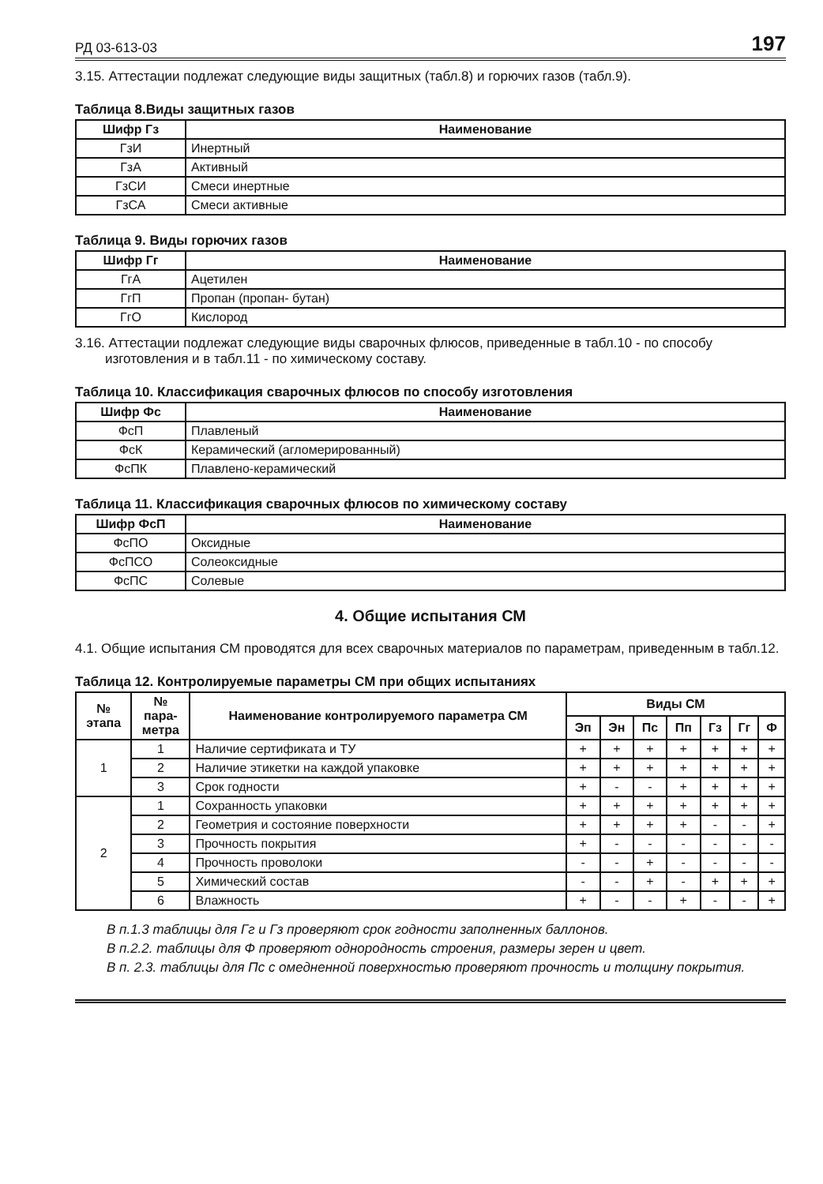РД 03-613-03 197
3.15. Аттестации подлежат следующие виды защитных (табл.8) и горючих газов (табл.9).
Таблица 8.Виды защитных газов
| Шифр Гз | Наименование |
| --- | --- |
| ГзИ | Инертный |
| ГзА | Активный |
| ГзСИ | Смеси инертные |
| ГзСА | Смеси активные |
Таблица 9. Виды горючих газов
| Шифр Гг | Наименование |
| --- | --- |
| ГгА | Ацетилен |
| ГгП | Пропан (пропан- бутан) |
| ГгО | Кислород |
3.16. Аттестации подлежат следующие виды сварочных флюсов, приведенные в табл.10 - по способу изготовления и в табл.11 - по химическому составу.
Таблица 10. Классификация сварочных флюсов по способу изготовления
| Шифр Фс | Наименование |
| --- | --- |
| ФсП | Плавленый |
| ФсК | Керамический (агломерированный) |
| ФсПК | Плавлено-керамический |
Таблица 11. Классификация сварочных флюсов по химическому составу
| Шифр ФсП | Наименование |
| --- | --- |
| ФсПО | Оксидные |
| ФсПСО | Солеоксидные |
| ФсПС | Солевые |
4. Общие испытания СМ
4.1. Общие испытания СМ проводятся для всех сварочных материалов по параметрам, приведенным в табл.12.
Таблица 12. Контролируемые параметры СМ при общих испытаниях
| № этапа | № пара- метра | Наименование контролируемого параметра СМ | Виды СМ | | | | | | |
| --- | --- | --- | --- | --- | --- | --- | --- | --- | --- |
| | | | Эп | Эн | Пс | Пп | Гз | Гг | Ф |
| 1 | 1 | Наличие сертификата и ТУ | + | + | + | + | + | + | + |
| | 2 | Наличие этикетки на каждой упаковке | + | + | + | + | + | + | + |
| | 3 | Срок годности | + | - | - | + | + | + | + |
| 2 | 1 | Сохранность упаковки | + | + | + | + | + | + | + |
| | 2 | Геометрия и состояние поверхности | + | + | + | + | - | - | + |
| | 3 | Прочность покрытия | + | - | - | - | - | - | - |
| | 4 | Прочность проволоки | - | - | + | - | - | - | - |
| | 5 | Химический состав | - | - | + | - | + | + | + |
| | 6 | Влажность | + | - | - | + | - | - | + |
В п.1.3 таблицы для Гг и Гз проверяют срок годности заполненных баллонов.
В п.2.2. таблицы для Ф проверяют однородность строения, размеры зерен и цвет.
В п. 2.3. таблицы для Пс с омедненной поверхностью проверяют прочность и толщину покрытия.